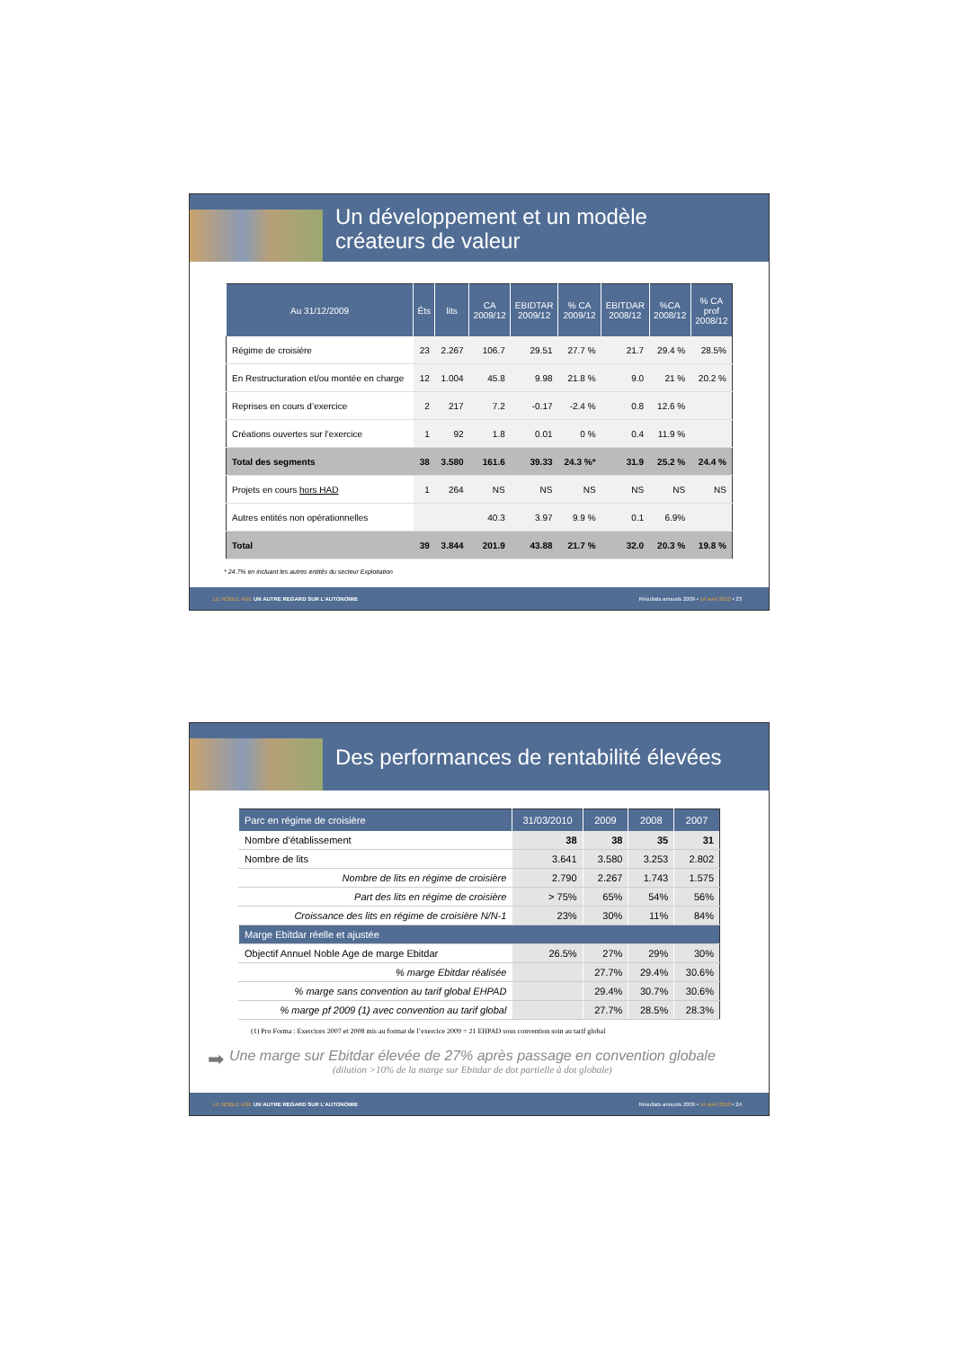Un développement et un modèle
créateurs de valeur
| Au 31/12/2009 | Éts | lits | CA 2009/12 | EBIDTAR 2009/12 | % CA 2009/12 | EBITDAR 2008/12 | %CA 2008/12 | % CA prof 2008/12 |
| --- | --- | --- | --- | --- | --- | --- | --- | --- |
| Régime de croisière | 23 | 2.267 | 106.7 | 29.51 | 27.7 % | 21.7 | 29.4 % | 28.5% |
| En Restructuration et/ou montée en charge | 12 | 1.004 | 45.8 | 9.98 | 21.8 % | 9.0 | 21 % | 20.2 % |
| Reprises en cours d’exercice | 2 | 217 | 7.2 | -0.17 | -2.4 % | 0.8 | 12.6 % | |
| Créations ouvertes sur l’exercice | 1 | 92 | 1.8 | 0.01 | 0 % | 0.4 | 11.9 % | |
| Total des segments | 38 | 3.580 | 161.6 | 39.33 | 24.3 %* | 31.9 | 25.2 % | 24.4 % |
| Projets en cours hors HAD | 1 | 264 | NS | NS | NS | NS | NS | NS |
| Autres entités non opérationnelles | | | 40.3 | 3.97 | 9.9 % | 0.1 | 6.9% | |
| Total | 39 | 3.844 | 201.9 | 43.88 | 21.7 % | 32.0 | 20.3 % | 19.8 % |
* 24.7% en incluant les autres entités du secteur Exploitation
LE NOBLE AGE UN AUTRE REGARD SUR L’AUTONOMIE Résultats annuels 2009 • 14 avril 2010 • 23
Des performances de rentabilité élevées
| Parc en régime de croisière | 31/03/2010 | 2009 | 2008 | 2007 |
| --- | --- | --- | --- | --- |
| Nombre d’établissement | 38 | 38 | 35 | 31 |
| Nombre de lits | 3.641 | 3.580 | 3.253 | 2.802 |
| Nombre de lits en régime de croisière | 2.790 | 2.267 | 1.743 | 1.575 |
| Part des lits en régime de croisière | > 75% | 65% | 54% | 56% |
| Croissance des lits en régime de croisière N/N-1 | 23% | 30% | 11% | 84% |
| Marge Ebitdar réelle et ajustée | | | | |
| Objectif Annuel Noble Age de marge Ebitdar | 26.5% | 27% | 29% | 30% |
| % marge Ebitdar réalisée | | 27.7% | 29.4% | 30.6% |
| % marge sans convention au tarif global EHPAD | | 29.4% | 30.7% | 30.6% |
| % marge pf 2009 (1) avec convention au tarif global | | 27.7% | 28.5% | 28.3% |
(1) Pro Forma : Exercices 2007 et 2008 mis au format de l’exercice 2009 = 21 EHPAD sous convention soin au tarif global
➡
Une marge sur Ebitdar élevée de 27% après passage en convention globale
(dilution >10% de la marge sur Ebitdar de dot partielle à dot globale)
LE NOBLE AGE UN AUTRE REGARD SUR L’AUTONOMIE Résultats annuels 2009 • 14 avril 2010 • 24